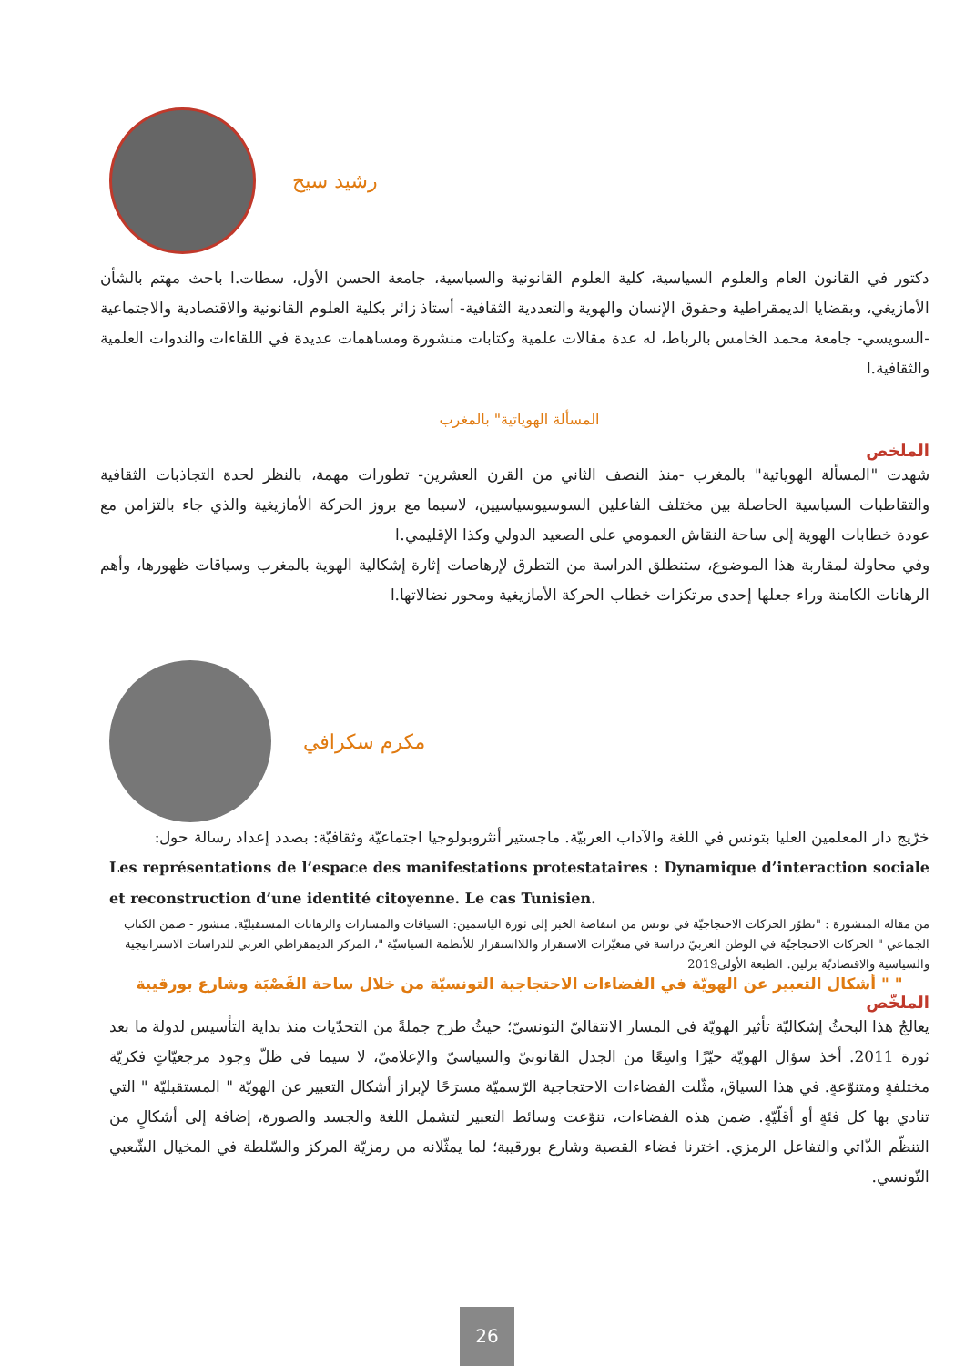رشيد سيح
دكتور في القانون العام والعلوم السياسية، كلية العلوم القانونية والسياسية، جامعة الحسن الأول، سطات.ا باحث مهتم بالشأن الأمازيغي، وبقضايا الديمقراطية وحقوق الإنسان والهوية والتعددية الثقافية- أستاذ زائر بكلية العلوم القانونية والاقتصادية والاجتماعية -السويسي- جامعة محمد الخامس بالرباط، له عدة مقالات علمية وكتابات منشورة ومساهمات عديدة في اللقاءات والندوات العلمية والثقافية.ا
المسألة الهوياتية" بالمغرب
الملخص
شهدت "المسألة الهوياتية" بالمغرب -منذ النصف الثاني من القرن العشرين- تطورات مهمة، بالنظر لحدة التجاذبات الثقافية والتقاطبات السياسية الحاصلة بين مختلف الفاعلين السوسيوسياسيين، لاسيما مع بروز الحركة الأمازيغية والذي جاء بالتزامن مع عودة خطابات الهوية إلى ساحة النقاش العمومي على الصعيد الدولي وكذا الإقليمي.ا
وفي محاولة لمقاربة هذا الموضوع، ستنطلق الدراسة من التطرق لإرهاصات إثارة إشكالية الهوية بالمغرب وسياقات ظهورها، وأهم الرهانات الكامنة وراء جعلها إحدى مرتكزات خطاب الحركة الأمازيغية ومحور نضالاتها.ا
مكرم سكرافي
خرّيج دار المعلمين العليا بتونس في اللغة والآداب العربيّة. ماجستير أنثروبولوجيا اجتماعيّة وثقافيّة: بصدد إعداد رسالة حول:
Les représentations de l’espace des manifestations protestataires : Dynamique d’interaction sociale et reconstruction d’une identité citoyenne. Le cas Tunisien.
من مقاله المنشورة : "تطوّر الحركات الاحتجاجيّة في تونس من انتفاضة الخبز إلى ثورة الياسمين: السياقات والمسارات والرهانات المستقبليّة. منشور - ضمن الكتاب الجماعي " الحركات الاحتجاجيّة في الوطن العربيّ دراسة في متغيّرات الاستقرار واللااستقرار للأنظمة السياسيّة "، المركز الديمقراطي العربي للدراسات الاستراتيجية والسياسية والاقتصاديّة برلين. الطبعة الأولى2019
" " أشكال التعبير عن الهويّة في الفضاءات الاحتجاجية التونسيّة من خلال ساحة القَصْبَة وشارع بورقيبة
الملخّص
يعالجُ هذا البحثُ إشكاليّة تأثير الهويّة في المسار الانتقاليّ التونسيّ؛ حيثُ طرح جملةً من التحدّيات منذ بداية التأسيس لدولة ما بعد ثورة 2011. أخذ سؤال الهويّة حيّزًا واسِعًا من الجدل القانونيّ والسياسيّ والإعلاميّ، لا سيما في ظلّ وجود مرجعيّاتٍ فكريّة مختلفةٍ ومتنوّعةٍ. في هذا السياق، مثّلت الفضاءات الاحتجاجية الرّسميّة مسرَحًا لإبراز أشكال التعبير عن الهويّة " المستقبليّة " التي تنادي بها كل فئةٍ أو أقلّيّةٍ. ضمن هذه الفضاءات، تنوّعت وسائط التعبير لتشمل اللغة والجسد والصورة، إضافة إلى أشكالٍ من التنظّم الذّاتي والتفاعل الرمزي. اخترنا فضاء القصبة وشارع بورقيبة؛ لما يمثّلانه من رمزيّة المركز والسّلطة في المخيال الشّعبي التّونسي.
26